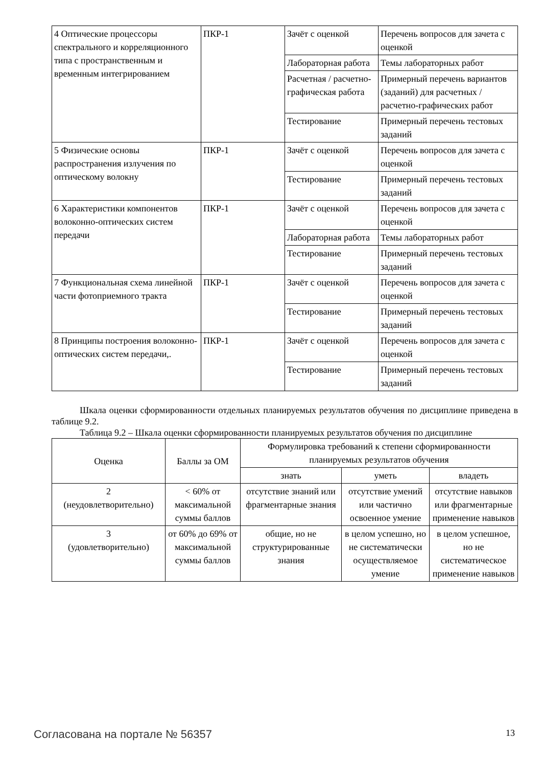| 4 Оптические процессоры спектрального и корреляционного типа с пространственным и временным интегрированием | ПКР-1 | Зачёт с оценкой | Перечень вопросов для зачета с оценкой |
| | | Лабораторная работа | Темы лабораторных работ |
| | | Расчетная / расчетно-графическая работа | Примерный перечень вариантов (заданий) для расчетных / расчетно-графических работ |
| | | Тестирование | Примерный перечень тестовых заданий |
| 5 Физические основы распространения излучения по оптическому волокну | ПКР-1 | Зачёт с оценкой | Перечень вопросов для зачета с оценкой |
| | | Тестирование | Примерный перечень тестовых заданий |
| 6 Характеристики компонентов волоконно-оптических систем передачи | ПКР-1 | Зачёт с оценкой | Перечень вопросов для зачета с оценкой |
| | | Лабораторная работа | Темы лабораторных работ |
| | | Тестирование | Примерный перечень тестовых заданий |
| 7 Функциональная схема линейной части фотоприемного тракта | ПКР-1 | Зачёт с оценкой | Перечень вопросов для зачета с оценкой |
| | | Тестирование | Примерный перечень тестовых заданий |
| 8 Принципы построения волоконно- оптических систем передачи,. | ПКР-1 | Зачёт с оценкой | Перечень вопросов для зачета с оценкой |
| | | Тестирование | Примерный перечень тестовых заданий |
Шкала оценки сформированности отдельных планируемых результатов обучения по дисциплине приведена в таблице 9.2.
Таблица 9.2 – Шкала оценки сформированности планируемых результатов обучения по дисциплине
| Оценка | Баллы за ОМ | Формулировка требований к степени сформированности планируемых результатов обучения | | |
| --- | --- | --- | --- | --- |
| | | знать | уметь | владеть |
| 2 (неудовлетворительно) | < 60% от максимальной суммы баллов | отсутствие знаний или фрагментарные знания | отсутствие умений или частично освоенное умение | отсутствие навыков или фрагментарные применение навыков |
| 3 (удовлетворительно) | от 60% до 69% от максимальной суммы баллов | общие, но не структурированные знания | в целом успешно, но не систематически осуществляемое умение | в целом успешное, но не систематическое применение навыков |
Согласована на портале № 56357 13